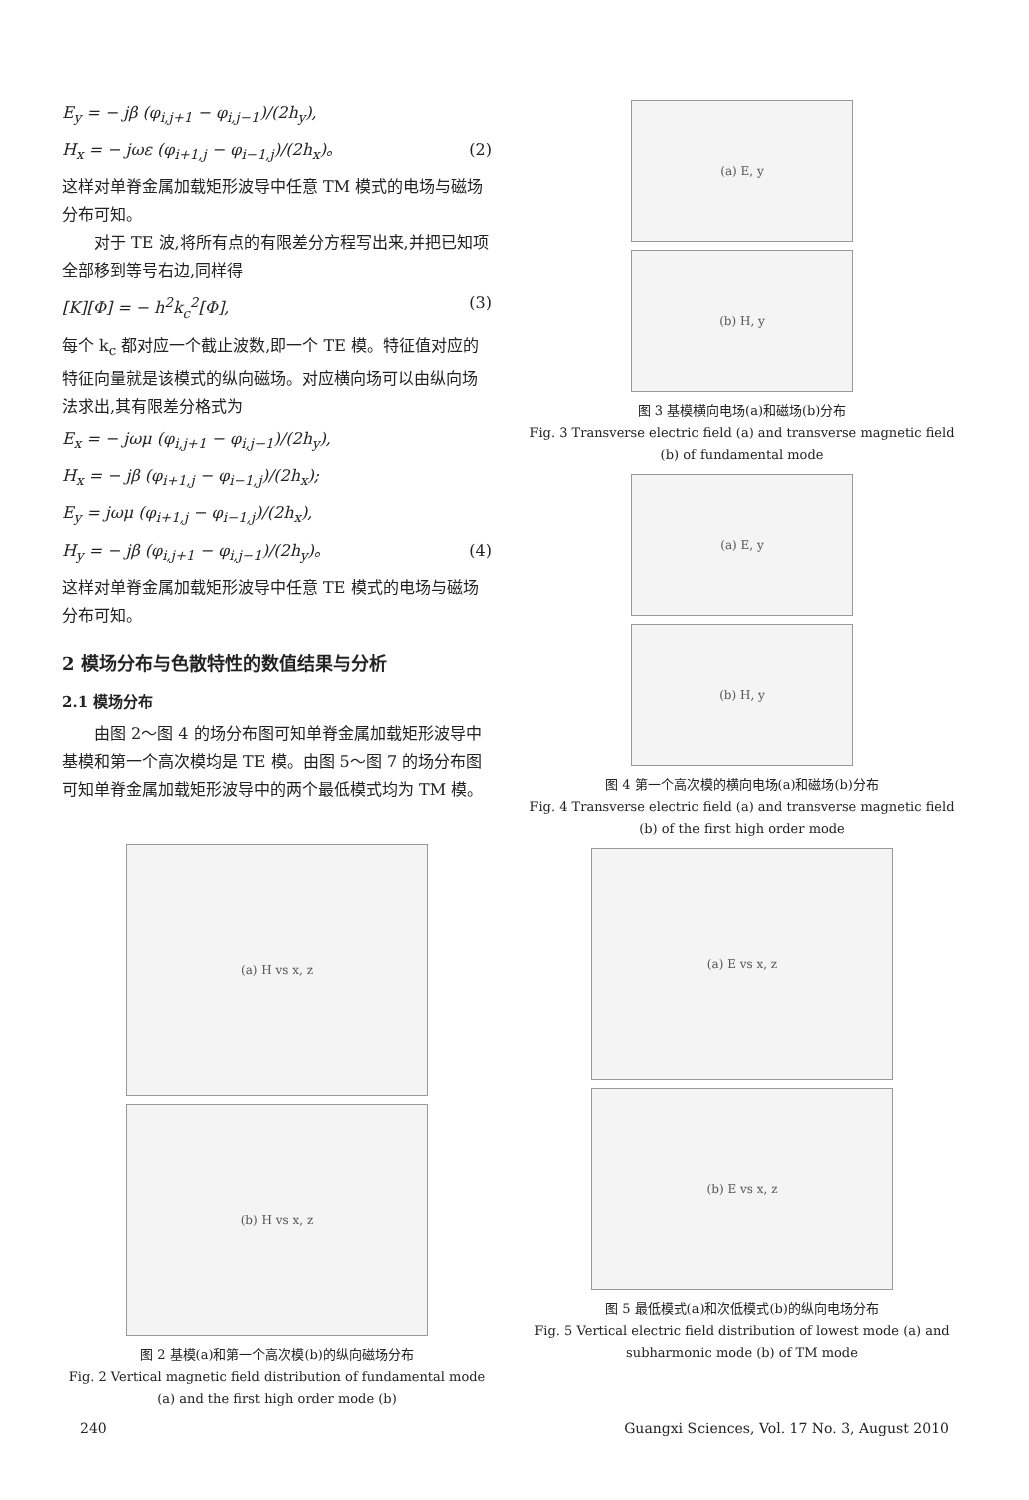E<sub>y</sub> = − jβ (φ<sub>i,j+1</sub> − φ<sub>i,j−1</sub>)/(2h<sub>y</sub>),
H<sub>x</sub> = − jωε (φ<sub>i+1,j</sub> − φ<sub>i−1,j</sub>)/(2h<sub>x</sub>)。 (2)
这样对单脊金属加载矩形波导中任意 TM 模式的电场与磁场分布可知。
对于 TE 波,将所有点的有限差分方程写出来,并把已知项全部移到等号右边,同样得
[K][Φ] = − h<sup>2</sup>k<sub>c</sub><sup>2</sup>[Φ], (3)
每个 k<sub>c</sub> 都对应一个截止波数,即一个 TE 模。特征值对应的特征向量就是该模式的纵向磁场。对应横向场可以由纵向场法求出,其有限差分格式为
E<sub>x</sub> = − jωμ (φ<sub>i,j+1</sub> − φ<sub>i,j−1</sub>)/(2h<sub>y</sub>),
H<sub>x</sub> = − jβ (φ<sub>i+1,j</sub> − φ<sub>i−1,j</sub>)/(2h<sub>x</sub>);
E<sub>y</sub> = jωμ (φ<sub>i+1,j</sub> − φ<sub>i−1,j</sub>)/(2h<sub>x</sub>),
H<sub>y</sub> = − jβ (φ<sub>i,j+1</sub> − φ<sub>i,j−1</sub>)/(2h<sub>y</sub>)。 (4)
这样对单脊金属加载矩形波导中任意 TE 模式的电场与磁场分布可知。
2 模场分布与色散特性的数值结果与分析
2.1 模场分布
由图 2～图 4 的场分布图可知单脊金属加载矩形波导中基模和第一个高次模均是 TE 模。由图 5～图 7 的场分布图可知单脊金属加载矩形波导中的两个最低模式均为 TM 模。
(a) H vs x, z
(b) H vs x, z
图 2 基模(a)和第一个高次模(b)的纵向磁场分布
Fig. 2 Vertical magnetic field distribution of fundamental mode (a) and the first high order mode (b)
(a) E, y
(b) H, y
图 3 基模横向电场(a)和磁场(b)分布
Fig. 3 Transverse electric field (a) and transverse magnetic field (b) of fundamental mode
(a) E, y
(b) H, y
图 4 第一个高次模的横向电场(a)和磁场(b)分布
Fig. 4 Transverse electric field (a) and transverse magnetic field (b) of the first high order mode
(a) E vs x, z
(b) E vs x, z
图 5 最低模式(a)和次低模式(b)的纵向电场分布
Fig. 5 Vertical electric field distribution of lowest mode (a) and subharmonic mode (b) of TM mode
240 Guangxi Sciences, Vol. 17 No. 3, August 2010